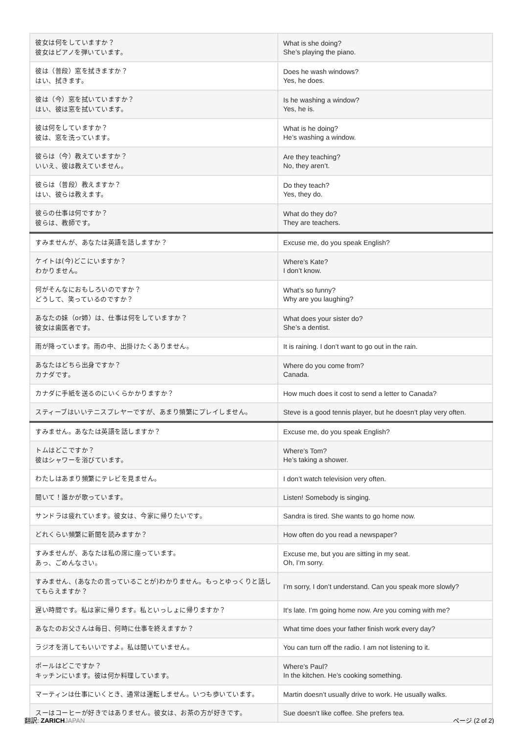| 彼女は何をしていますか？ 彼女はピアノを弾いています。 | What is she doing? She’s playing the piano. |
| 彼は（普段）窓を拭きますか？ はい、拭きます。 | Does he wash windows? Yes, he does. |
| 彼は（今）窓を拭いていますか？ はい、彼は窓を拭いています。 | Is he washing a window? Yes, he is. |
| 彼は何をしていますか？ 彼は、窓を洗っています。 | What is he doing? He’s washing a window. |
| 彼らは（今）教えていますか？ いいえ、彼は教えていません。 | Are they teaching? No, they aren’t. |
| 彼らは（普段）教えますか？ はい、彼らは教えます。 | Do they teach? Yes, they do. |
| 彼らの仕事は何ですか？ 彼らは、教師です。 | What do they do? They are teachers. |
| すみませんが、あなたは英語を話しますか？ | Excuse me, do you speak English? |
| ケイトは(今)どこにいますか？ わかりません。 | Where’s Kate? I don’t know. |
| 何がそんなにおもしろいのですか？ どうして、笑っているのですか？ | What’s so funny? Why are you laughing? |
| あなたの妹（or姉）は、仕事は何をしていますか？ 彼女は歯医者です。 | What does your sister do? She’s a dentist. |
| 雨が降っています。雨の中、出掛けたくありません。 | It is raining. I don’t want to go out in the rain. |
| あなたはどちら出身ですか？ カナダです。 | Where do you come from? Canada. |
| カナダに手紙を送るのにいくらかかりますか？ | How much does it cost to send a letter to Canada? |
| スティーブはいいテニスプレヤーですが、あまり頻繁にプレイしません。 | Steve is a good tennis player, but he doesn’t play very often. |
| すみません。あなたは英語を話しますか？ | Excuse me, do you speak English? |
| トムはどこですか？ 彼はシャワーを浴びています。 | Where’s Tom? He’s taking a shower. |
| わたしはあまり頻繁にテレビを見ません。 | I don’t watch television very often. |
| 聞いて！誰かが歌っています。 | Listen! Somebody is singing. |
| サンドラは疲れています。彼女は、今家に帰りたいです。 | Sandra is tired. She wants to go home now. |
| どれくらい頻繁に新聞を読みますか？ | How often do you read a newspaper? |
| すみませんが、あなたは私の席に座っています。 あっ、ごめんなさい。 | Excuse me, but you are sitting in my seat. Oh, I’m sorry. |
| すみません、(あなたの言っていることが)わかりません。もっとゆっくりと話してもらえますか？ | I’m sorry, I don’t understand. Can you speak more slowly? |
| 遅い時間です。私は家に帰ります。私といっしょに帰りますか？ | It’s late. I’m going home now. Are you coming with me? |
| あなたのお父さんは毎日、何時に仕事を終えますか？ | What time does your father finish work every day? |
| ラジオを消してもいいですよ。私は聞いていません。 | You can turn off the radio. I am not listening to it. |
| ポールはどこですか？ キッチンにいます。彼は何か料理しています。 | Where’s Paul? In the kitchen. He’s cooking something. |
| マーティンは仕事にいくとき、通常は運転しません。いつも歩いています。 | Martin doesn’t usually drive to work. He usually walks. |
| スーはコーヒーが好きではありません。彼女は、お茶の方が好きです。 | Sue doesn’t like coffee. She prefers tea. |
翻訳: ZARICH JAPAN ページ (2 of 2)